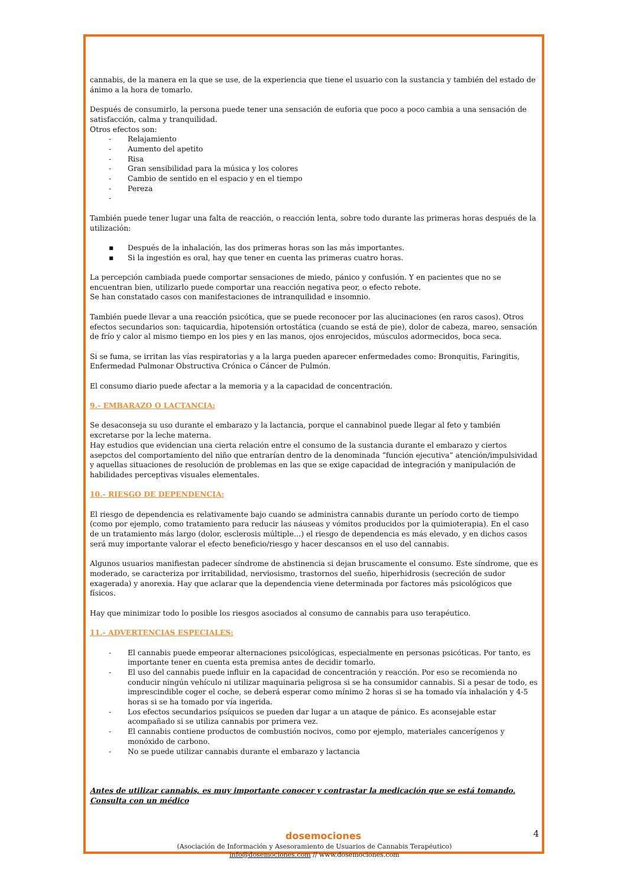cannabis, de la manera en la que se use, de la experiencia que tiene el usuario con la sustancia y también del estado de ánimo a la hora de tomarlo.
Después de consumirlo, la persona puede tener una sensación de euforia que poco a poco cambia a una sensación de satisfacción, calma y tranquilidad.
Otros efectos son:
- Relajamiento
- Aumento del apetito
- Risa
- Gran sensibilidad para la música y los colores
- Cambio de sentido en el espacio y en el tiempo
- Pereza
-
También puede tener lugar una falta de reacción, o reacción lenta, sobre todo durante las primeras horas después de la utilización:
▪ Después de la inhalación, las dos primeras horas son las más importantes.
▪ Si la ingestión es oral, hay que tener en cuenta las primeras cuatro horas.
La percepción cambiada puede comportar sensaciones de miedo, pánico y confusión. Y en pacientes que no se encuentran bien, utilizarlo puede comportar una reacción negativa peor, o efecto rebote.
Se han constatado casos con manifestaciones de intranquilidad e insomnio.
También puede llevar a una reacción psicótica, que se puede reconocer por las alucinaciones (en raros casos). Otros efectos secundarios son: taquicardia, hipotensión ortostática (cuando se está de pie), dolor de cabeza, mareo, sensación de frío y calor al mismo tiempo en los pies y en las manos, ojos enrojecidos, músculos adormecidos, boca seca.
Si se fuma, se irritan las vías respiratorias y a la larga pueden aparecer enfermedades como: Bronquitis, Faringitis, Enfermedad Pulmonar Obstructiva Crónica o Cáncer de Pulmón.
El consumo diario puede afectar a la memoria y a la capacidad de concentración.
9.- EMBARAZO O LACTANCIA:
Se desaconseja su uso durante el embarazo y la lactancia, porque el cannabinol puede llegar al feto y también excretarse por la leche materna.
Hay estudios que evidencian una cierta relación entre el consumo de la sustancia durante el embarazo y ciertos asepctos del comportamiento del niño que entrarían dentro de la denominada “función ejecutiva” atención/impulsividad y aquellas situaciones de resolución de problemas en las que se exige capacidad de integración y manipulación de habilidades perceptivas visuales elementales.
10.- RIESGO DE DEPENDENCIA:
El riesgo de dependencia es relativamente bajo cuando se administra cannabis durante un período corto de tiempo (como por ejemplo, como tratamiento para reducir las náuseas y vómitos producidos por la quimioterapia). En el caso de un tratamiento más largo (dolor, esclerosis múltiple…) el riesgo de dependencia es más elevado, y en dichos casos será muy importante valorar el efecto beneficio/riesgo y hacer descansos en el uso del cannabis.
Algunos usuarios manifiestan padecer síndrome de abstinencia si dejan bruscamente el consumo. Este síndrome, que es moderado, se caracteriza por irritabilidad, nerviosismo, trastornos del sueño, hiperhidrosis (secreción de sudor exagerada) y anorexia. Hay que aclarar que la dependencia viene determinada por factores más psicológicos que físicos.
Hay que minimizar todo lo posible los riesgos asociados al consumo de cannabis para uso terapéutico.
11.- ADVERTENCIAS ESPECIALES:
- El cannabis puede empeorar alternaciones psicológicas, especialmente en personas psicóticas. Por tanto, es importante tener en cuenta esta premisa antes de decidir tomarlo.
- El uso del cannabis puede influir en la capacidad de concentración y reacción. Por eso se recomienda no conducir ningún vehículo ni utilizar maquinaria peligrosa si se ha consumidor cannabis. Si a pesar de todo, es imprescindible coger el coche, se deberá esperar como mínimo 2 horas si se ha tomado vía inhalación y 4-5 horas si se ha tomado por vía ingerida.
- Los efectos secundarios psíquicos se pueden dar lugar a un ataque de pánico. Es aconsejable estar acompañado si se utiliza cannabis por primera vez.
- El cannabis contiene productos de combustión nocivos, como por ejemplo, materiales cancerígenos y monóxido de carbono.
- No se puede utilizar cannabis durante el embarazo y lactancia
Antes de utilizar cannabis, es muy importante conocer y contrastar la medicación que se está tomando. Consulta con un médico
dosemociones 4
(Asociación de Información y Asesoramiento de Usuarios de Cannabis Terapéutico)
info@dosemociones.com // www.dosemociones.com